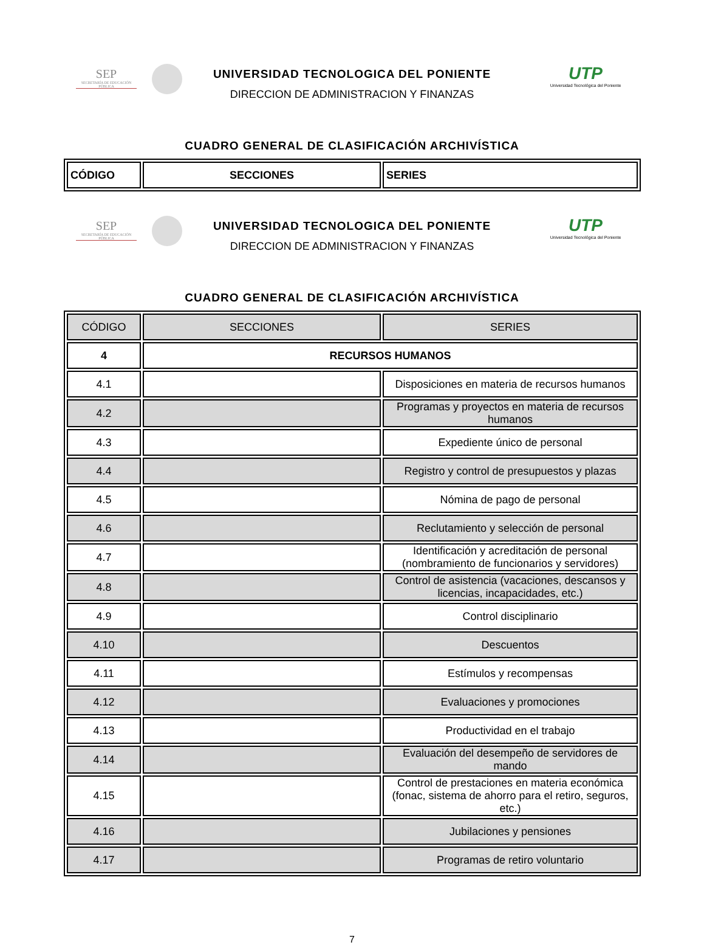SEP
SECRETARÍA DE EDUCACIÓN PÚBLICA
UTP
Universidad Tecnológica del Poniente
UNIVERSIDAD TECNOLOGICA DEL PONIENTE
DIRECCION DE ADMINISTRACION Y FINANZAS
CUADRO GENERAL DE CLASIFICACIÓN ARCHIVÍSTICA
| CÓDIGO | SECCIONES | SERIES |
| --- | --- | --- |
SEP
SECRETARÍA DE EDUCACIÓN PÚBLICA
UTP
Universidad Tecnológica del Poniente
UNIVERSIDAD TECNOLOGICA DEL PONIENTE
DIRECCION DE ADMINISTRACION Y FINANZAS
CUADRO GENERAL DE CLASIFICACIÓN ARCHIVÍSTICA
| CÓDIGO | SECCIONES | SERIES |
| --- | --- | --- |
| 4 | RECURSOS HUMANOS | |
| 4.1 | | Disposiciones en materia de recursos humanos |
| 4.2 | | Programas y proyectos en materia de recursos humanos |
| 4.3 | | Expediente único de personal |
| 4.4 | | Registro y control de presupuestos y plazas |
| 4.5 | | Nómina de pago de personal |
| 4.6 | | Reclutamiento y selección de personal |
| 4.7 | | Identificación y acreditación de personal (nombramiento de funcionarios y servidores) |
| 4.8 | | Control de asistencia (vacaciones, descansos y licencias, incapacidades, etc.) |
| 4.9 | | Control disciplinario |
| 4.10 | | Descuentos |
| 4.11 | | Estímulos y recompensas |
| 4.12 | | Evaluaciones y promociones |
| 4.13 | | Productividad en el trabajo |
| 4.14 | | Evaluación del desempeño de servidores de mando |
| 4.15 | | Control de prestaciones en materia económica (fonac, sistema de ahorro para el retiro, seguros, etc.) |
| 4.16 | | Jubilaciones y pensiones |
| 4.17 | | Programas de retiro voluntario |
7